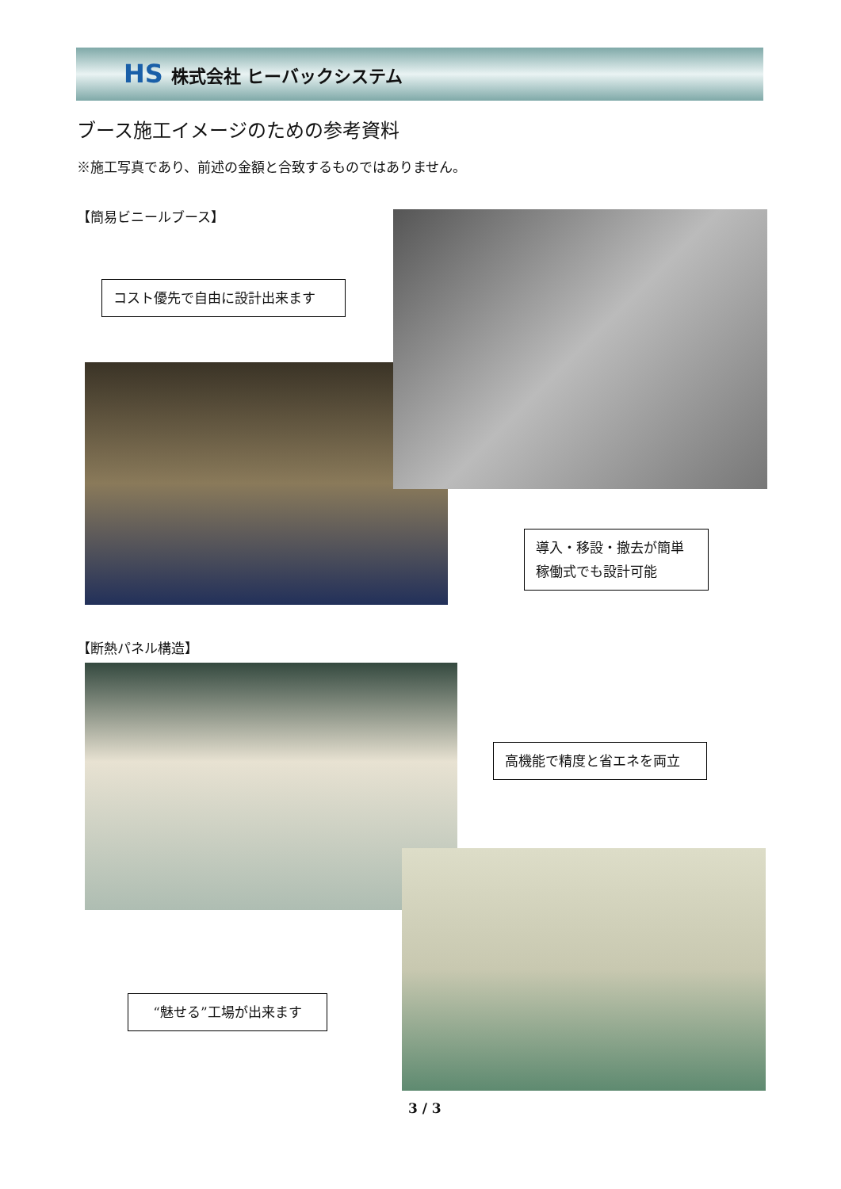HS 株式会社 ヒーバックシステム
ブース施工イメージのための参考資料
※施工写真であり、前述の金額と合致するものではありません。
【簡易ビニールブース】
コスト優先で自由に設計出来ます
導入・移設・撤去が簡単
稼働式でも設計可能
【断熱パネル構造】
高機能で精度と省エネを両立
“魅せる”工場が出来ます
3 / 3